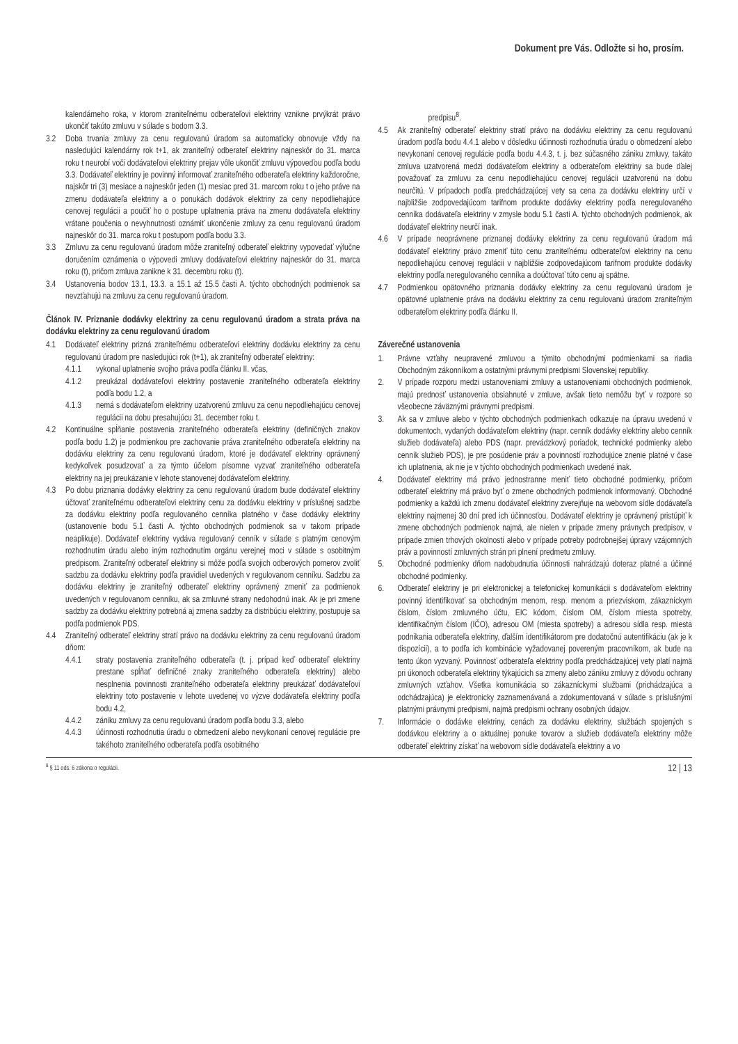Dokument pre Vás. Odložte si ho, prosím.
kalendárneho roka, v ktorom zraniteľnému odberateľovi elektriny vznikne prvýkrát právo ukončiť takúto zmluvu v súlade s bodom 3.3.
3.2 Doba trvania zmluvy za cenu regulovanú úradom sa automaticky obnovuje vždy na nasledujúci kalendárny rok t+1, ak zraniteľný odberateľ elektriny najneskôr do 31. marca roku t neurobí voči dodávateľovi elektriny prejav vôle ukončiť zmluvu výpoveďou podľa bodu 3.3. Dodávateľ elektriny je povinný informovať zraniteľného odberateľa elektriny každoročne, najskôr tri (3) mesiace a najneskôr jeden (1) mesiac pred 31. marcom roku t o jeho práve na zmenu dodávateľa elektriny a o ponukách dodávok elektriny za ceny nepodliehajúce cenovej regulácii a poučiť ho o postupe uplatnenia práva na zmenu dodávateľa elektriny vrátane poučenia o nevyhnutnosti oznámiť ukončenie zmluvy za cenu regulovanú úradom najneskôr do 31. marca roku t postupom podľa bodu 3.3.
3.3 Zmluvu za cenu regulovanú úradom môže zraniteľný odberateľ elektriny vypovedať výlučne doručením oznámenia o výpovedi zmluvy dodávateľovi elektriny najneskôr do 31. marca roku (t), pričom zmluva zanikne k 31. decembru roku (t).
3.4 Ustanovenia bodov 13.1, 13.3. a 15.1 až 15.5 časti A. týchto obchodných podmienok sa nevzťahujú na zmluvu za cenu regulovanú úradom.
Článok IV. Priznanie dodávky elektriny za cenu regulovanú úradom a strata práva na dodávku elektriny za cenu regulovanú úradom
4.1 Dodávateľ elektriny prizná zraniteľnému odberateľovi elektriny dodávku elektriny za cenu regulovanú úradom pre nasledujúci rok (t+1), ak zraniteľný odberateľ elektriny:
4.1.1 vykonal uplatnenie svojho práva podľa článku II. včas,
4.1.2 preukázal dodávateľovi elektriny postavenie zraniteľného odberateľa elektriny podľa bodu 1.2, a
4.1.3 nemá s dodávateľom elektriny uzatvorenú zmluvu za cenu nepodliehajúcu cenovej regulácii na dobu presahujúcu 31. december roku t.
4.2 Kontinuálne spĺňanie postavenia zraniteľného odberateľa elektriny (definičných znakov podľa bodu 1.2) je podmienkou pre zachovanie práva zraniteľného odberateľa elektriny na dodávku elektriny za cenu regulovanú úradom, ktoré je dodávateľ elektriny oprávnený kedykoľvek posudzovať a za týmto účelom písomne vyzvať zraniteľného odberateľa elektriny na jej preukázanie v lehote stanovenej dodávateľom elektriny.
4.3 Po dobu priznania dodávky elektriny za cenu regulovanú úradom bude dodávateľ elektriny účtovať zraniteľnému odberateľovi elektriny cenu za dodávku elektriny v príslušnej sadzbe za dodávku elektriny podľa regulovaného cenníka platného v čase dodávky elektriny (ustanovenie bodu 5.1 časti A. týchto obchodných podmienok sa v takom prípade neaplikuje). Dodávateľ elektriny vydáva regulovaný cenník v súlade s platným cenovým rozhodnutím úradu alebo iným rozhodnutím orgánu verejnej moci v súlade s osobitným predpisom. Zraniteľný odberateľ elektriny si môže podľa svojich odberových pomerov zvoliť sadzbu za dodávku elektriny podľa pravidiel uvedených v regulovanom cenníku. Sadzbu za dodávku elektriny je zraniteľný odberateľ elektriny oprávnený zmeniť za podmienok uvedených v regulovanom cenníku, ak sa zmluvné strany nedohodnú inak. Ak je pri zmene sadzby za dodávku elektriny potrebná aj zmena sadzby za distribúciu elektriny, postupuje sa podľa podmienok PDS.
4.4 Zraniteľný odberateľ elektriny stratí právo na dodávku elektriny za cenu regulovanú úradom dňom:
4.4.1 straty postavenia zraniteľného odberateľa (t. j. prípad keď odberateľ elektriny prestane spĺňať definičné znaky zraniteľného odberateľa elektriny) alebo nesplnenia povinnosti zraniteľného odberateľa elektriny preukázať dodávateľovi elektriny toto postavenie v lehote uvedenej vo výzve dodávateľa elektriny podľa bodu 4.2,
4.4.2 zániku zmluvy za cenu regulovanú úradom podľa bodu 3.3, alebo
4.4.3 účinnosti rozhodnutia úradu o obmedzení alebo nevykonaní cenovej regulácie pre takéhoto zraniteľného odberateľa podľa osobitného
predpisu<sup>8</sup>.
4.5 Ak zraniteľný odberateľ elektriny stratí právo na dodávku elektriny za cenu regulovanú úradom podľa bodu 4.4.1 alebo v dôsledku účinnosti rozhodnutia úradu o obmedzení alebo nevykonaní cenovej regulácie podľa bodu 4.4.3, t. j. bez súčasného zániku zmluvy, takáto zmluva uzatvorená medzi dodávateľom elektriny a odberateľom elektriny sa bude ďalej považovať za zmluvu za cenu nepodliehajúcu cenovej regulácii uzatvorenú na dobu neurčitú. V prípadoch podľa predchádzajúcej vety sa cena za dodávku elektriny určí v najbližšie zodpovedajúcom tarifnom produkte dodávky elektriny podľa neregulovaného cenníka dodávateľa elektriny v zmysle bodu 5.1 časti A. týchto obchodných podmienok, ak dodávateľ elektriny neurčí inak.
4.6 V prípade neoprávnene priznanej dodávky elektriny za cenu regulovanú úradom má dodávateľ elektriny právo zmeniť túto cenu zraniteľnému odberateľovi elektriny na cenu nepodliehajúcu cenovej regulácii v najbližšie zodpovedajúcom tarifnom produkte dodávky elektriny podľa neregulovaného cenníka a doúčtovať túto cenu aj spätne.
4.7 Podmienkou opätovného priznania dodávky elektriny za cenu regulovanú úradom je opätovné uplatnenie práva na dodávku elektriny za cenu regulovanú úradom zraniteľným odberateľom elektriny podľa článku II.
Záverečné ustanovenia
1. Právne vzťahy neupravené zmluvou a týmito obchodnými podmienkami sa riadia Obchodným zákonníkom a ostatnými právnymi predpismi Slovenskej republiky.
2. V prípade rozporu medzi ustanoveniami zmluvy a ustanoveniami obchodných podmienok, majú prednosť ustanovenia obsiahnuté v zmluve, avšak tieto nemôžu byť v rozpore so všeobecne záväznými právnymi predpismi.
3. Ak sa v zmluve alebo v týchto obchodných podmienkach odkazuje na úpravu uvedenú v dokumentoch, vydaných dodávateľom elektriny (napr. cenník dodávky elektriny alebo cenník služieb dodávateľa) alebo PDS (napr. prevádzkový poriadok, technické podmienky alebo cenník služieb PDS), je pre posúdenie práv a povinností rozhodujúce znenie platné v čase ich uplatnenia, ak nie je v týchto obchodných podmienkach uvedené inak.
4. Dodávateľ elektriny má právo jednostranne meniť tieto obchodné podmienky, pričom odberateľ elektriny má právo byť o zmene obchodných podmienok informovaný. Obchodné podmienky a každú ich zmenu dodávateľ elektriny zverejňuje na webovom sídle dodávateľa elektriny najmenej 30 dní pred ich účinnosťou. Dodávateľ elektriny je oprávnený pristúpiť k zmene obchodných podmienok najmä, ale nielen v prípade zmeny právnych predpisov, v prípade zmien trhových okolností alebo v prípade potreby podrobnejšej úpravy vzájomných práv a povinností zmluvných strán pri plnení predmetu zmluvy.
5. Obchodné podmienky dňom nadobudnutia účinnosti nahrádzajú doteraz platné a účinné obchodné podmienky.
6. Odberateľ elektriny je pri elektronickej a telefonickej komunikácii s dodávateľom elektriny povinný identifikovať sa obchodným menom, resp. menom a priezviskom, zákazníckym číslom, číslom zmluvného účtu, EIC kódom, číslom OM, číslom miesta spotreby, identifikačným číslom (IČO), adresou OM (miesta spotreby) a adresou sídla resp. miesta podnikania odberateľa elektriny, ďalším identifikátorom pre dodatočnú autentifikáciu (ak je k dispozícii), a to podľa ich kombinácie vyžadovanej povereným pracovníkom, ak bude na tento úkon vyzvaný. Povinnosť odberateľa elektriny podľa predchádzajúcej vety platí najmä pri úkonoch odberateľa elektriny týkajúcich sa zmeny alebo zániku zmluvy z dôvodu ochrany zmluvných vzťahov. Všetka komunikácia so zákazníckymi službami (prichádzajúca a odchádzajúca) je elektronicky zaznamenávaná a zdokumentovaná v súlade s príslušnými platnými právnymi predpismi, najmä predpismi ochrany osobných údajov.
7. Informácie o dodávke elektriny, cenách za dodávku elektriny, službách spojených s dodávkou elektriny a o aktuálnej ponuke tovarov a služieb dodávateľa elektriny môže odberateľ elektriny získať na webovom sídle dodávateľa elektriny a vo
<sup>8</sup> § 11 ods. 6 zákona o regulácii. 12 | 13